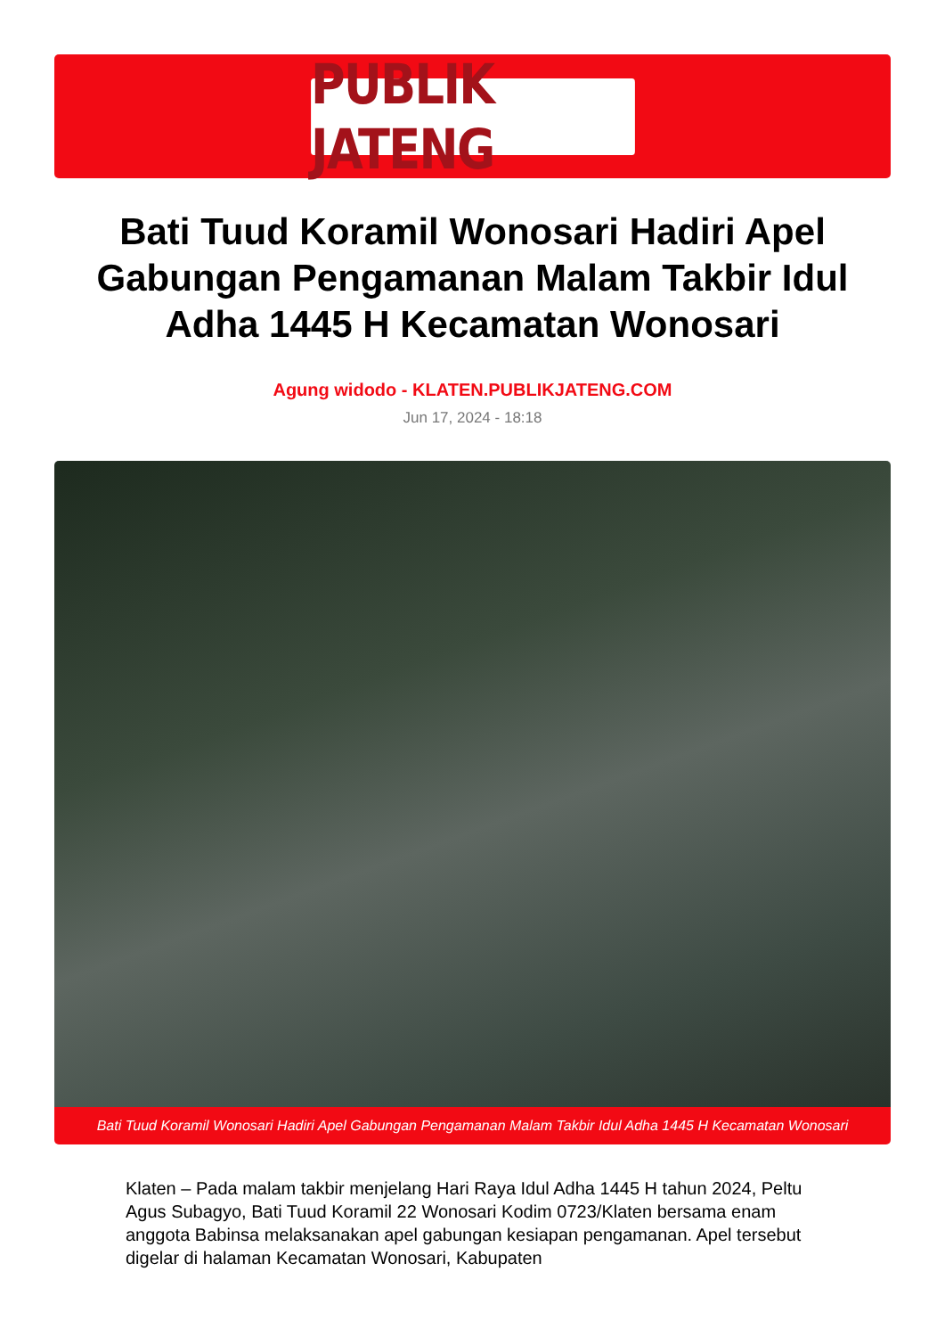PUBLIK JATENG
Bati Tuud Koramil Wonosari Hadiri Apel Gabungan Pengamanan Malam Takbir Idul Adha 1445 H Kecamatan Wonosari
Agung widodo - KLATEN.PUBLIKJATENG.COM
Jun 17, 2024 - 18:18
Bati Tuud Koramil Wonosari Hadiri Apel Gabungan Pengamanan Malam Takbir Idul Adha 1445 H Kecamatan Wonosari
Klaten – Pada malam takbir menjelang Hari Raya Idul Adha 1445 H tahun 2024, Peltu Agus Subagyo, Bati Tuud Koramil 22 Wonosari Kodim 0723/Klaten bersama enam anggota Babinsa melaksanakan apel gabungan kesiapan pengamanan. Apel tersebut digelar di halaman Kecamatan Wonosari, Kabupaten